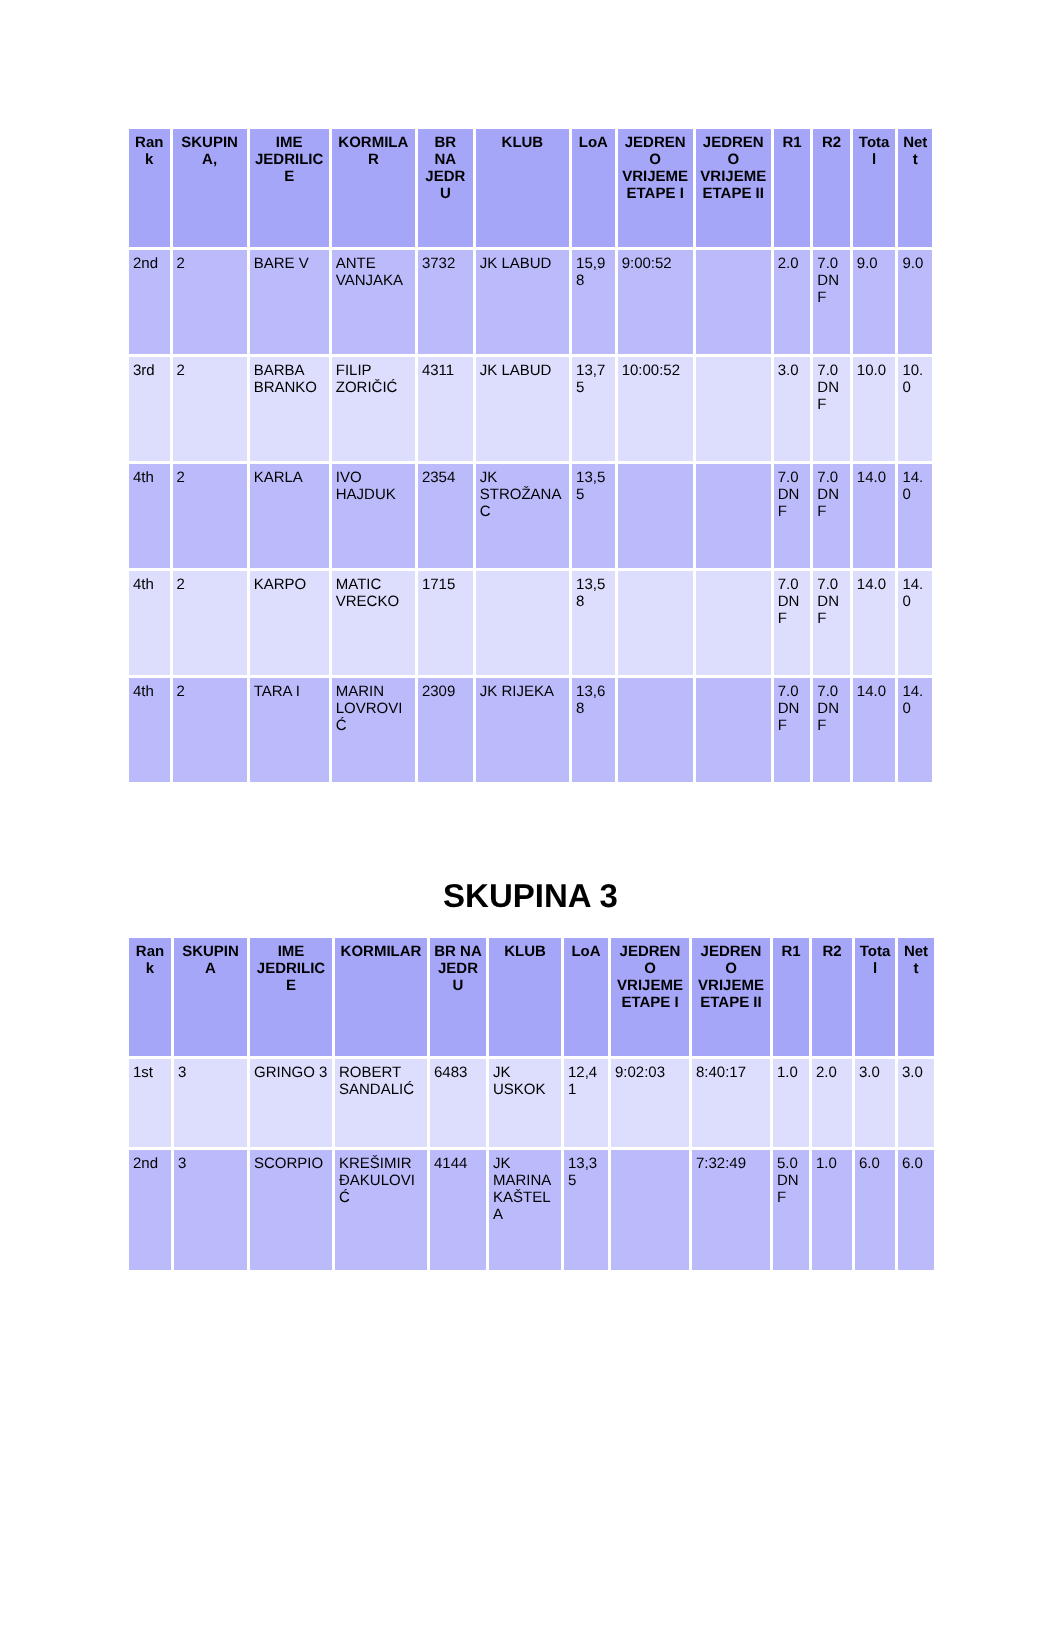| Rank | SKUPINA, | IME JEDRILICE | KORMILAR | BR NA JEDRU | KLUB | LoA | JEDRENO VRIJEME ETAPE I | JEDRENO VRIJEME ETAPE II | R1 | R2 | Total | Nett |
| --- | --- | --- | --- | --- | --- | --- | --- | --- | --- | --- | --- | --- |
| 2nd | 2 | BARE V | ANTE VANJAKA | 3732 | JK LABUD | 15,98 | 9:00:52 | | 2.0 | 7.0 DNF | 9.0 | 9.0 |
| 3rd | 2 | BARBA BRANKO | FILIP ZORIČIĆ | 4311 | JK LABUD | 13,75 | 10:00:52 | | 3.0 | 7.0 DNF | 10.0 | 10.0 |
| 4th | 2 | KARLA | IVO HAJDUK | 2354 | JK STROŽANAC | 13,55 | | | 7.0 DNF | 7.0 DNF | 14.0 | 14.0 |
| 4th | 2 | KARPO | MATIC VRECKO | 1715 | | 13,58 | | | 7.0 DNF | 7.0 DNF | 14.0 | 14.0 |
| 4th | 2 | TARA I | MARIN LOVROVIĆ | 2309 | JK RIJEKA | 13,68 | | | 7.0 DNF | 7.0 DNF | 14.0 | 14.0 |
SKUPINA 3
| Rank | SKUPINA | IME JEDRILICE | KORMILAR | BR NA JEDRU | KLUB | LoA | JEDRENO VRIJEME ETAPE I | JEDRENO VRIJEME ETAPE II | R1 | R2 | Total | Nett |
| --- | --- | --- | --- | --- | --- | --- | --- | --- | --- | --- | --- | --- |
| 1st | 3 | GRINGO 3 | ROBERT SANDALIĆ | 6483 | JK USKOK | 12,41 | 9:02:03 | 8:40:17 | 1.0 | 2.0 | 3.0 | 3.0 |
| 2nd | 3 | SCORPIO | KREŠIMIR ĐAKULOVIĆ | 4144 | JK MARINA KAŠTELA | 13,35 | | 7:32:49 | 5.0 DNF | 1.0 | 6.0 | 6.0 |